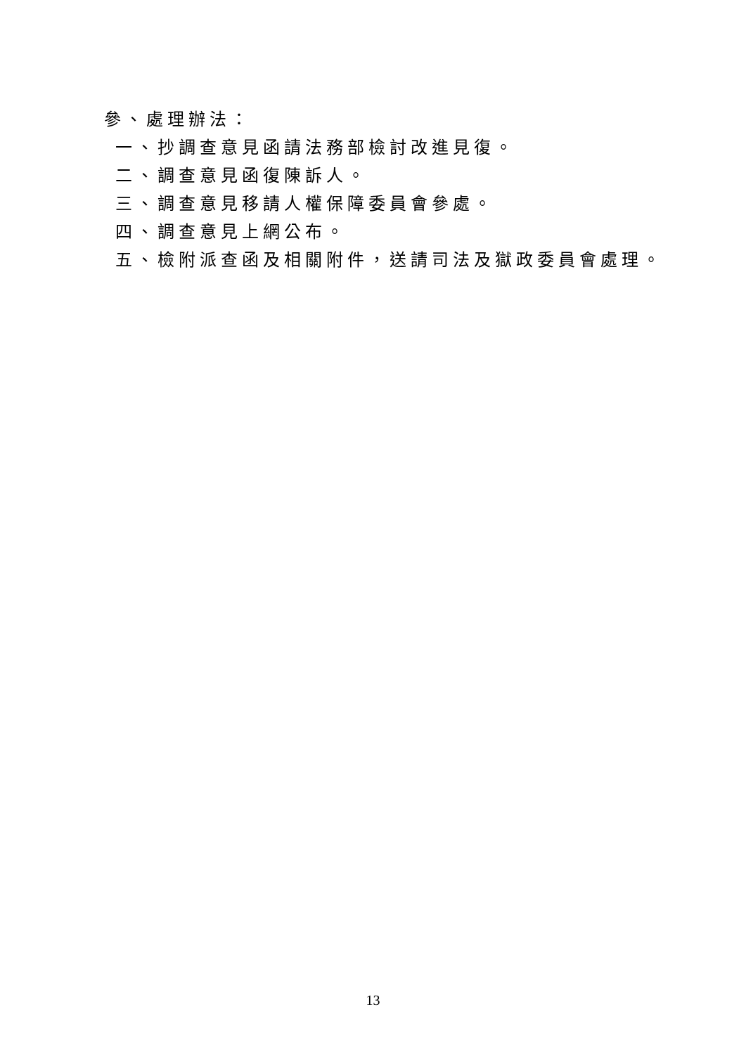參、處理辦法：
一、抄調查意見函請法務部檢討改進見復。
二、調查意見函復陳訴人。
三、調查意見移請人權保障委員會參處。
四、調查意見上網公布。
五、檢附派查函及相關附件，送請司法及獄政委員會處理。
13